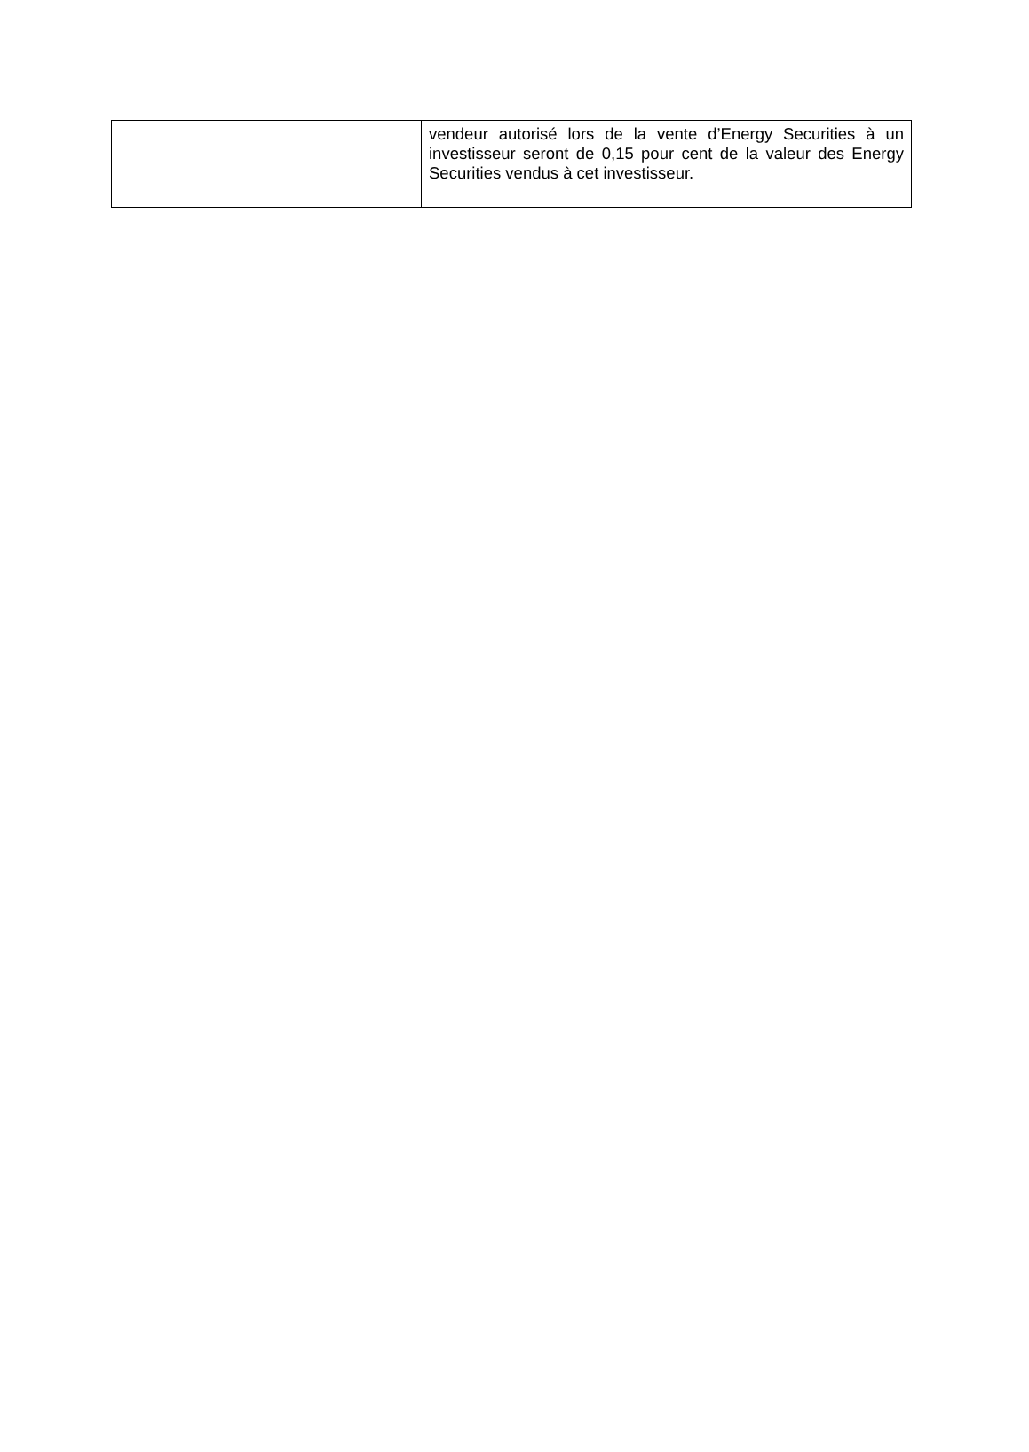| | vendeur autorisé lors de la vente d’Energy Securities à un investisseur seront de 0,15 pour cent de la valeur des Energy Securities vendus à cet investisseur. |